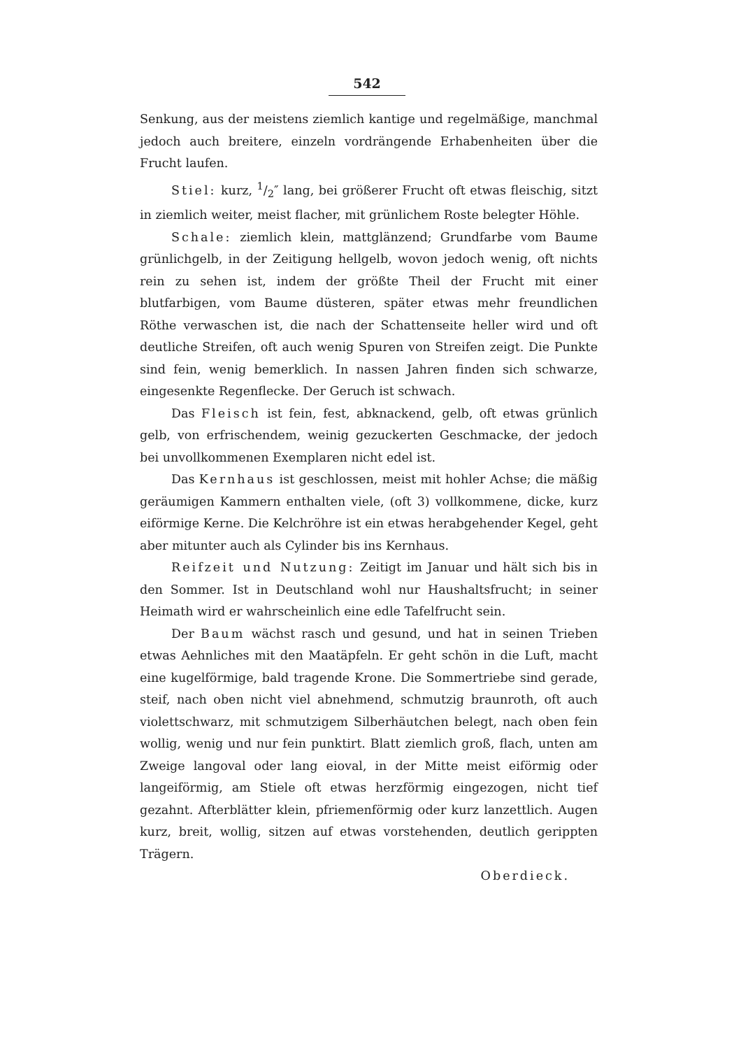542
Senkung, aus der meistens ziemlich kantige und regelmäßige, manchmal jedoch auch breitere, einzeln vordrängende Erhabenheiten über die Frucht laufen.
Stiel: kurz, 1/2″ lang, bei größerer Frucht oft etwas fleischig, sitzt in ziemlich weiter, meist flacher, mit grünlichem Roste belegter Höhle.
Schale: ziemlich klein, mattglänzend; Grundfarbe vom Baume grünlichgelb, in der Zeitigung hellgelb, wovon jedoch wenig, oft nichts rein zu sehen ist, indem der größte Theil der Frucht mit einer blutfarbigen, vom Baume düsteren, später etwas mehr freundlichen Röthe verwaschen ist, die nach der Schattenseite heller wird und oft deutliche Streifen, oft auch wenig Spuren von Streifen zeigt. Die Punkte sind fein, wenig bemerklich. In nassen Jahren finden sich schwarze, eingesenkte Regenflecke. Der Geruch ist schwach.
Das Fleisch ist fein, fest, abknackend, gelb, oft etwas grünlich gelb, von erfrischendem, weinig gezuckerten Geschmacke, der jedoch bei unvollkommenen Exemplaren nicht edel ist.
Das Kernhaus ist geschlossen, meist mit hohler Achse; die mäßig geräumigen Kammern enthalten viele, (oft 3) vollkommene, dicke, kurz eiförmige Kerne. Die Kelchröhre ist ein etwas herabgehender Kegel, geht aber mitunter auch als Cylinder bis ins Kernhaus.
Reifzeit und Nutzung: Zeitigt im Januar und hält sich bis in den Sommer. Ist in Deutschland wohl nur Haushaltsfrucht; in seiner Heimath wird er wahrscheinlich eine edle Tafelfrucht sein.
Der Baum wächst rasch und gesund, und hat in seinen Trieben etwas Aehnliches mit den Maatäpfeln. Er geht schön in die Luft, macht eine kugelförmige, bald tragende Krone. Die Sommertriebe sind gerade, steif, nach oben nicht viel abnehmend, schmutzig braunroth, oft auch violettschwarz, mit schmutzigem Silberhäutchen belegt, nach oben fein wollig, wenig und nur fein punktirt. Blatt ziemlich groß, flach, unten am Zweige langoval oder lang eioval, in der Mitte meist eiförmig oder langeiförmig, am Stiele oft etwas herzförmig eingezogen, nicht tief gezahnt. Afterblätter klein, pfriemenförmig oder kurz lanzettlich. Augen kurz, breit, wollig, sitzen auf etwas vorstehenden, deutlich gerippten Trägern.
Oberdieck.